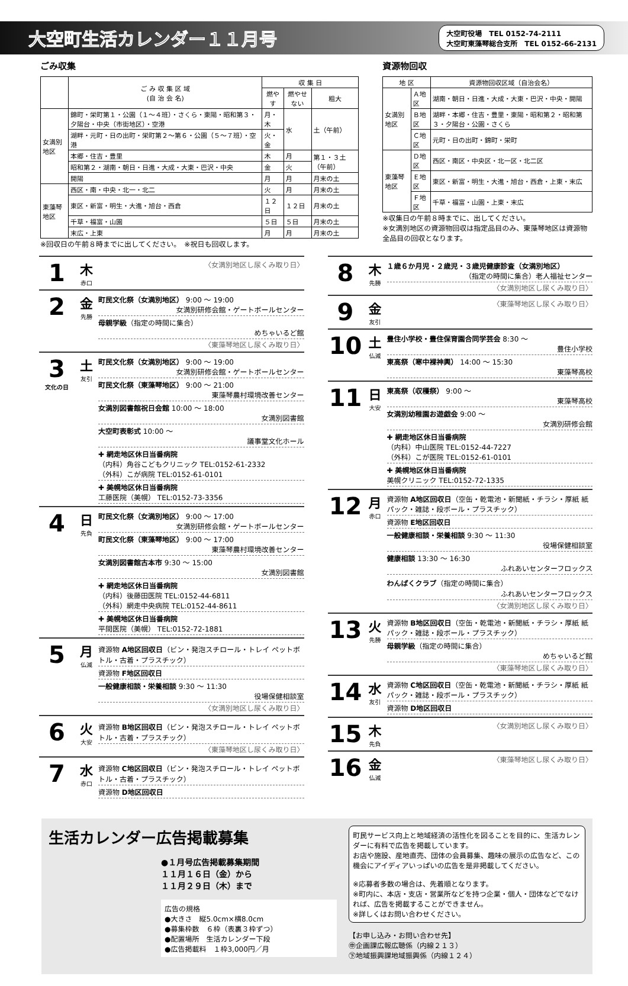大空町生活カレンダー１１月号
大空町役場　TEL 0152-74-2111
大空町東藻琴総合支所　TEL 0152-66-2131
ごみ収集
| | ご み 収 集 区 域 (自 治 会 名) | 収 集 日 | | |
| --- | --- | --- | --- | --- |
| | | 燃やす | 燃やせない | 粗大 |
| 女満別地区 | 錦町・栄町第１・公園（１～４班）・さくら・東陽・昭和第３・夕陽台・中央（市街地区）・空港 | 月・木 | 水 | 土（午前） |
| | 湖畔・元町・日の出町・栄町第２～第６・公園（５～７班）・空港 | 火・金 | | |
| | 本郷・住吉・豊里 | 木 | 月 | 第１・３土（午前） |
| | 昭和第２・湖南・朝日・日進・大成・大東・巴沢・中央 | 金 | 火 | |
| | 開陽 | 月 | 月 | 月末の土 |
| 東藻琴地区 | 西区・南・中央・北一・北二 | 火 | 月 | 月末の土 |
| | 東区・新富・明生・大進・旭台・西倉 | １２日 | １２日 | 月末の土 |
| | 千草・福富・山園 | ５日 | ５日 | 月末の土 |
| | 末広・上東 | 月 | 月 | 月末の土 |
※回収日の午前８時までに出してください。　※祝日も回収します。
資源物回収
| 地 区 | | 資源物回収区域（自治会名） |
| --- | --- | --- |
| 女満別地区 | Ａ地区 | 湖南・朝日・日進・大成・大東・巴沢・中央・開陽 |
| | Ｂ地区 | 湖畔・本郷・住吉・豊里・東陽・昭和第２・昭和第３・夕陽台・公園・さくら |
| | Ｃ地区 | 元町・日の出町・錦町・栄町 |
| 東藻琴地区 | Ｄ地区 | 西区・南区・中央区・北一区・北二区 |
| | Ｅ地区 | 東区・新富・明生・大進・旭台・西倉・上東・末広 |
| | Ｆ地区 | 千草・福富・山園・上東・末広 |
※収集日の午前８時までに、出してください。
※女満別地区の資源物回収は指定品目のみ、東藻琴地区は資源物全品目の回収となります。
1
木
赤口
〈女満別地区し尿くみ取り日〉
2
金
先勝
町民文化祭（女満別地区） 9:00 ～ 19:00
女満別研修会館・ゲートボールセンター
母親学級（指定の時間に集合）
めちゃいるど館
〈東藻琴地区し尿くみ取り日〉
3
文化の日
土
友引
町民文化祭（女満別地区） 9:00 ～ 19:00
女満別研修会館・ゲートボールセンター
町民文化祭（東藻琴地区） 9:00 ～ 21:00
東藻琴農村環境改善センター
女満別図書館祝日会館 10:00 ～ 18:00
女満別図書館
大空町表彰式 10:00 ～
議事堂文化ホール
✚ 網走地区休日当番病院
（内科）角谷こどもクリニック TEL:0152-61-2332
（外科）こが病院 TEL:0152-61-0101
✚ 美幌地区休日当番病院
工藤医院（美幌） TEL:0152-73-3356
4
日
先負
町民文化祭（女満別地区） 9:00 ～ 17:00
女満別研修会館・ゲートボールセンター
町民文化祭（東藻琴地区） 9:00 ～ 17:00
東藻琴農村環境改善センター
女満別図書館古本市 9:30 ～ 15:00
女満別図書館
✚ 網走地区休日当番病院
（内科）後藤田医院 TEL:0152-44-6811
（外科）網走中央病院 TEL:0152-44-8611
✚ 美幌地区休日当番病院
平間医院（美幌） TEL:0152-72-1881
5
月
仏滅
資源物 A地区回収日（ビン・発泡スチロール・トレイ ペットボトル・古着・プラスチック）
資源物 F地区回収日
一般健康相談・栄養相談 9:30 ～ 11:30
役場保健相談室
〈女満別地区し尿くみ取り日〉
6
火
大安
資源物 B地区回収日（ビン・発泡スチロール・トレイ ペットボトル・古着・プラスチック）
〈東藻琴地区し尿くみ取り日〉
7
水
赤口
資源物 C地区回収日（ビン・発泡スチロール・トレイ ペットボトル・古着・プラスチック）
資源物 D地区回収日
8
木
先勝
１歳６か月児・２歳児・３歳児健康診査（女満別地区）
（指定の時間に集合）老人福祉センター
〈女満別地区し尿くみ取り日〉
9
金
友引
〈東藻琴地区し尿くみ取り日〉
10
土
仏滅
豊住小学校・豊住保育園合同学芸会 8:30 ～
豊住小学校
東高祭（寒中裸神輿） 14:00 ～ 15:30
東藻琴高校
11
日
大安
東高祭（収穫祭） 9:00 ～
東藻琴高校
女満別幼稚園お遊戯会 9:00 ～
女満別研修会館
✚ 網走地区休日当番病院
（内科）中山医院 TEL:0152-44-7227
（外科）こが医院 TEL:0152-61-0101
✚ 美幌地区休日当番病院
美幌クリニック TEL:0152-72-1335
12
月
赤口
資源物 A地区回収日（空缶・乾電池・新聞紙・チラシ・厚紙 紙パック・雑誌・段ボール・プラスチック）
資源物 E地区回収日
一般健康相談・栄養相談 9:30 ～ 11:30
役場保健相談室
健康相談 13:30 ～ 16:30
ふれあいセンターフロックス
わんぱくクラブ（指定の時間に集合）
ふれあいセンターフロックス
〈女満別地区し尿くみ取り日〉
13
火
先勝
資源物 B地区回収日（空缶・乾電池・新聞紙・チラシ・厚紙 紙パック・雑誌・段ボール・プラスチック）
母親学級（指定の時間に集合）
めちゃいるど館
〈東藻琴地区し尿くみ取り日〉
14
水
友引
資源物 C地区回収日（空缶・乾電池・新聞紙・チラシ・厚紙 紙パック・雑誌・段ボール・プラスチック）
資源物 D地区回収日
15
木
先負
〈女満別地区し尿くみ取り日〉
16
金
仏滅
〈東藻琴地区し尿くみ取り日〉
生活カレンダー広告掲載募集
●１月号広告掲載募集期間
１１月１６日（金）から
１１月２９日（木）まで
広告の規格
●大きさ　縦5.0cm×横8.0cm
●募集枠数　６枠（表裏３枠ずつ）
●配置場所　生活カレンダー下段
●広告掲載料　１枠3,000円／月
町民サービス向上と地域経済の活性化を図ることを目的に、生活カレンダーに有料で広告を掲載しています。
お店や施設、産地直売、団体の会員募集、趣味の展示の広告など、この機会にアイディアいっぱいの広告を是非掲載してください。
※応募者多数の場合は、先着順となります。
※町内に、本店・支店・営業所などを持つ企業・個人・団体などでなければ、広告を掲載することができません。
※詳しくはお問い合わせください。
【お申し込み・お問い合わせ先】
㊥企画課広報広聴係（内線２１３）
㊦地域振興課地域振興係（内線１２４）